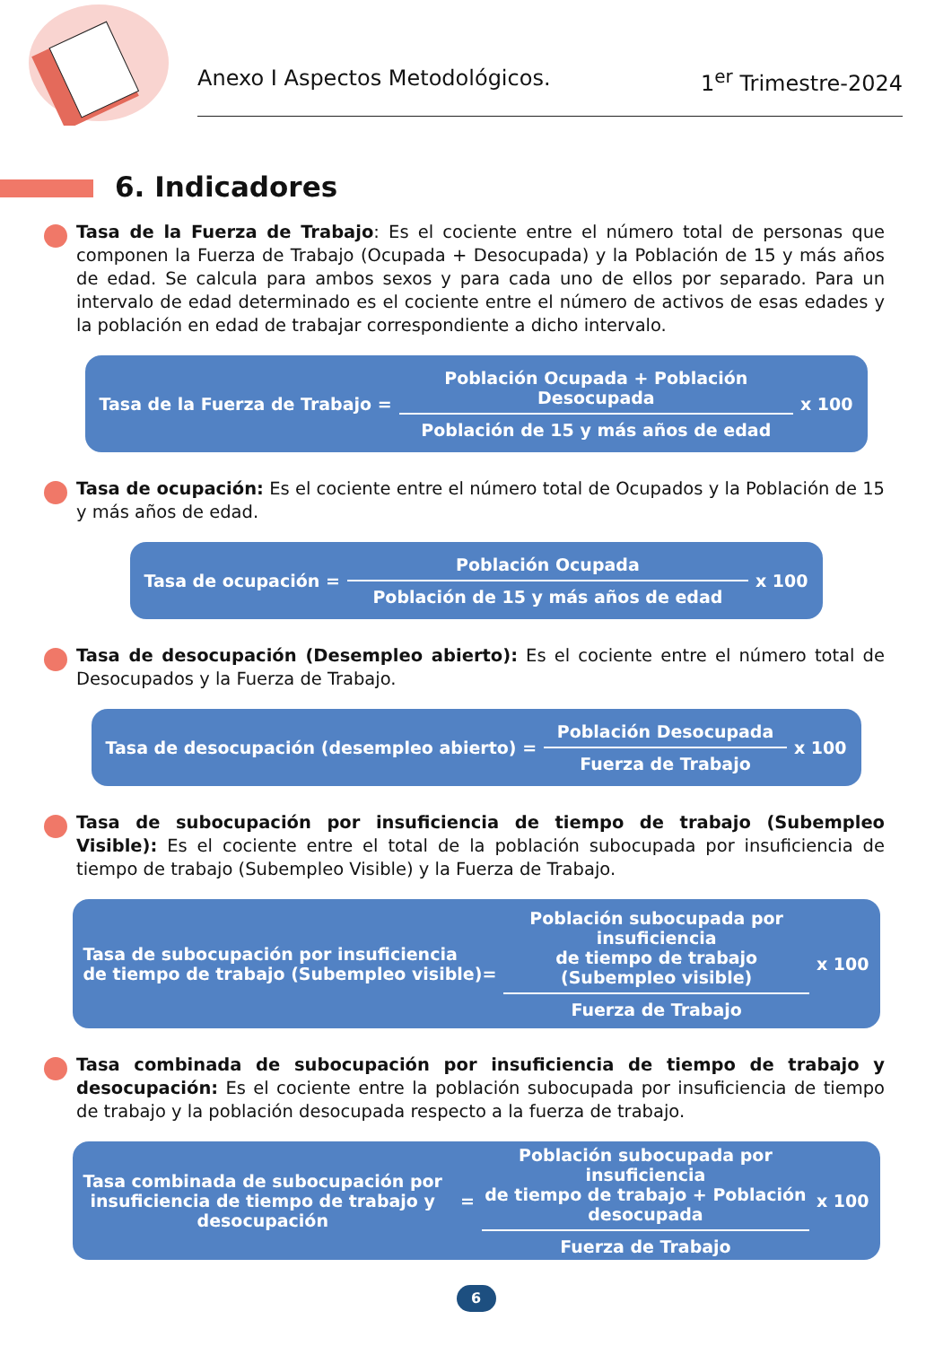Anexo I Aspectos Metodológicos. 1<sup>er</sup> Trimestre-2024
6. Indicadores
Tasa de la Fuerza de Trabajo: Es el cociente entre el número total de personas que componen la Fuerza de Trabajo (Ocupada + Desocupada) y la Población de 15 y más años de edad. Se calcula para ambos sexos y para cada uno de ellos por separado. Para un intervalo de edad determinado es el cociente entre el número de activos de esas edades y la población en edad de trabajar correspondiente a dicho intervalo.
Tasa de la Fuerza de Trabajo =
Población Ocupada + Población Desocupada
Población de 15 y más años de edad
x 100
Tasa de ocupación: Es el cociente entre el número total de Ocupados y la Población de 15 y más años de edad.
Tasa de ocupación =
Población Ocupada
Población de 15 y más años de edad
x 100
Tasa de desocupación (Desempleo abierto): Es el cociente entre el número total de Desocupados y la Fuerza de Trabajo.
Tasa de desocupación (desempleo abierto) =
Población Desocupada
Fuerza de Trabajo
x 100
Tasa de subocupación por insuficiencia de tiempo de trabajo (Subempleo Visible): Es el cociente entre el total de la población subocupada por insuficiencia de tiempo de trabajo (Subempleo Visible) y la Fuerza de Trabajo.
Tasa de subocupación por insuficiencia
de tiempo de trabajo (Subempleo visible)=
Población subocupada por insuficiencia
de tiempo de trabajo (Subempleo visible)
Fuerza de Trabajo
x 100
Tasa combinada de subocupación por insuficiencia de tiempo de trabajo y desocupación: Es el cociente entre la población subocupada por insuficiencia de tiempo de trabajo y la población desocupada respecto a la fuerza de trabajo.
Tasa combinada de subocupación por
insuficiencia de tiempo de trabajo y
desocupación =
Población subocupada por insuficiencia
de tiempo de trabajo + Población
desocupada
Fuerza de Trabajo
x 100
6